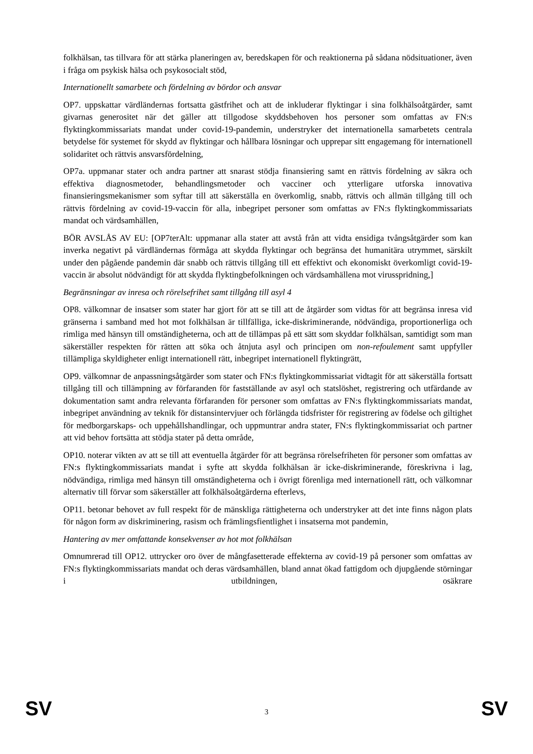folkhälsan, tas tillvara för att stärka planeringen av, beredskapen för och reaktionerna på sådana nödsituationer, även i fråga om psykisk hälsa och psykosocialt stöd,
Internationellt samarbete och fördelning av bördor och ansvar
OP7. uppskattar värdländernas fortsatta gästfrihet och att de inkluderar flyktingar i sina folkhälsoåtgärder, samt givarnas generositet när det gäller att tillgodose skyddsbehoven hos personer som omfattas av FN:s flyktingkommissariats mandat under covid-19-pandemin, understryker det internationella samarbetets centrala betydelse för systemet för skydd av flyktingar och hållbara lösningar och upprepar sitt engagemang för internationell solidaritet och rättvis ansvarsfördelning,
OP7a. uppmanar stater och andra partner att snarast stödja finansiering samt en rättvis fördelning av säkra och effektiva diagnosmetoder, behandlingsmetoder och vacciner och ytterligare utforska innovativa finansieringsmekanismer som syftar till att säkerställa en överkomlig, snabb, rättvis och allmän tillgång till och rättvis fördelning av covid-19-vaccin för alla, inbegripet personer som omfattas av FN:s flyktingkommissariats mandat och värdsamhällen,
BÖR AVSLÅS AV EU: [OP7terAlt: uppmanar alla stater att avstå från att vidta ensidiga tvångsåtgärder som kan inverka negativt på värdländernas förmåga att skydda flyktingar och begränsa det humanitära utrymmet, särskilt under den pågående pandemin där snabb och rättvis tillgång till ett effektivt och ekonomiskt överkomligt covid-19-vaccin är absolut nödvändigt för att skydda flyktingbefolkningen och värdsamhällena mot virusspridning,]
Begränsningar av inresa och rörelsefrihet samt tillgång till asyl 4
OP8. välkomnar de insatser som stater har gjort för att se till att de åtgärder som vidtas för att begränsa inresa vid gränserna i samband med hot mot folkhälsan är tillfälliga, icke-diskriminerande, nödvändiga, proportionerliga och rimliga med hänsyn till omständigheterna, och att de tillämpas på ett sätt som skyddar folkhälsan, samtidigt som man säkerställer respekten för rätten att söka och åtnjuta asyl och principen om non-refoulement samt uppfyller tillämpliga skyldigheter enligt internationell rätt, inbegripet internationell flyktingrätt,
OP9. välkomnar de anpassningsåtgärder som stater och FN:s flyktingkommissariat vidtagit för att säkerställa fortsatt tillgång till och tillämpning av förfaranden för fastställande av asyl och statslöshet, registrering och utfärdande av dokumentation samt andra relevanta förfaranden för personer som omfattas av FN:s flyktingkommissariats mandat, inbegripet användning av teknik för distansintervjuer och förlängda tidsfrister för registrering av födelse och giltighet för medborgarskaps- och uppehållshandlingar, och uppmuntrar andra stater, FN:s flyktingkommissariat och partner att vid behov fortsätta att stödja stater på detta område,
OP10. noterar vikten av att se till att eventuella åtgärder för att begränsa rörelsefriheten för personer som omfattas av FN:s flyktingkommissariats mandat i syfte att skydda folkhälsan är icke-diskriminerande, föreskrivna i lag, nödvändiga, rimliga med hänsyn till omständigheterna och i övrigt förenliga med internationell rätt, och välkomnar alternativ till förvar som säkerställer att folkhälsoåtgärderna efterlevs,
OP11. betonar behovet av full respekt för de mänskliga rättigheterna och understryker att det inte finns någon plats för någon form av diskriminering, rasism och främlingsfientlighet i insatserna mot pandemin,
Hantering av mer omfattande konsekvenser av hot mot folkhälsan
Omnumrerad till OP12. uttrycker oro över de mångfasetterade effekterna av covid-19 på personer som omfattas av FN:s flyktingkommissariats mandat och deras värdsamhällen, bland annat ökad fattigdom och djupgående störningar i utbildningen, osäkrare
SV 3 SV